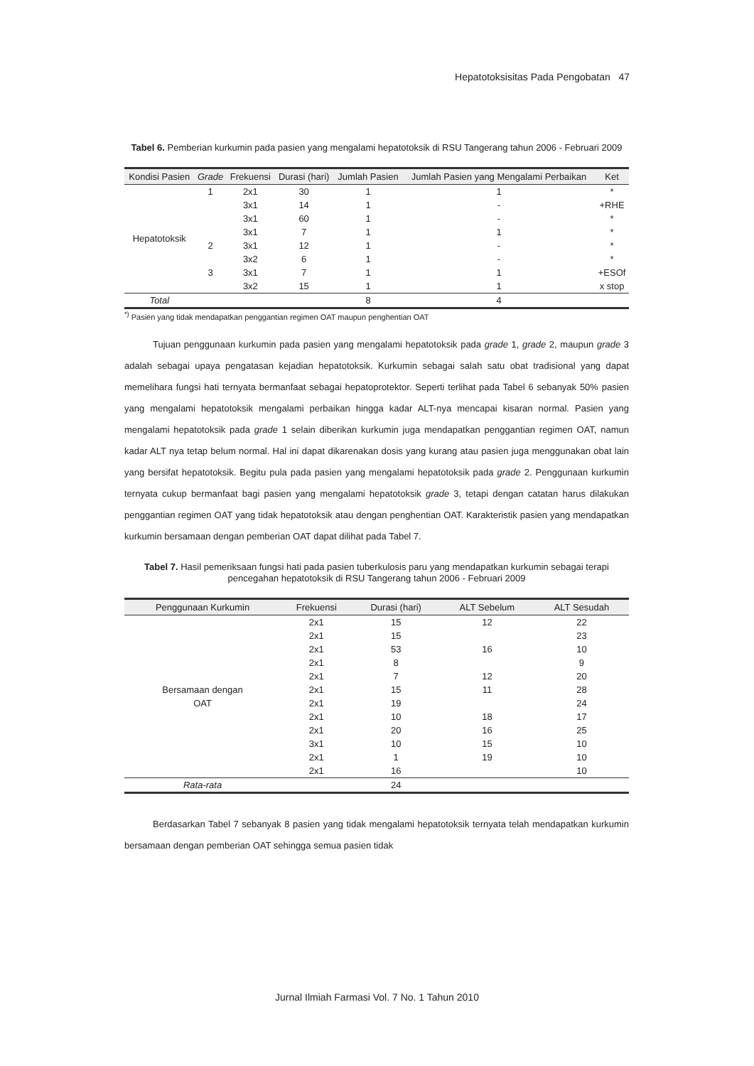Hepatotoksisitas Pada Pengobatan 47
Tabel 6. Pemberian kurkumin pada pasien yang mengalami hepatotoksik di RSU Tangerang tahun 2006 - Februari 2009
| Kondisi Pasien | Grade | Frekuensi | Durasi (hari) | Jumlah Pasien | Jumlah Pasien yang Mengalami Perbaikan | Ket |
| --- | --- | --- | --- | --- | --- | --- |
| Hepatotoksik | 1 | 2x1 | 30 | 1 | 1 | * |
| | | 3x1 | 14 | 1 | - | +RHE |
| | | 3x1 | 60 | 1 | - | * |
| | | 3x1 | 7 | 1 | 1 | * |
| | 2 | 3x1 | 12 | 1 | - | * |
| | | 3x2 | 6 | 1 | - | * |
| | 3 | 3x1 | 7 | 1 | 1 | +ESOf |
| | | 3x2 | 15 | 1 | 1 | x stop |
| Total | | | | 8 | 4 | |
<sup>*)</sup> Pasien yang tidak mendapatkan penggantian regimen OAT maupun penghentian OAT
Tujuan penggunaan kurkumin pada pasien yang mengalami hepatotoksik pada grade 1, grade 2, maupun grade 3 adalah sebagai upaya pengatasan kejadian hepatotoksik. Kurkumin sebagai salah satu obat tradisional yang dapat memelihara fungsi hati ternyata bermanfaat sebagai hepatoprotektor. Seperti terlihat pada Tabel 6 sebanyak 50% pasien yang mengalami hepatotoksik mengalami perbaikan hingga kadar ALT-nya mencapai kisaran normal. Pasien yang mengalami hepatotoksik pada grade 1 selain diberikan kurkumin juga mendapatkan penggantian regimen OAT, namun kadar ALT nya tetap belum normal. Hal ini dapat dikarenakan dosis yang kurang atau pasien juga menggunakan obat lain yang bersifat hepatotoksik. Begitu pula pada pasien yang mengalami hepatotoksik pada grade 2. Penggunaan kurkumin ternyata cukup bermanfaat bagi pasien yang mengalami hepatotoksik grade 3, tetapi dengan catatan harus dilakukan penggantian regimen OAT yang tidak hepatotoksik atau dengan penghentian OAT. Karakteristik pasien yang mendapatkan kurkumin bersamaan dengan pemberian OAT dapat dilihat pada Tabel 7.
Tabel 7. Hasil pemeriksaan fungsi hati pada pasien tuberkulosis paru yang mendapatkan kurkumin sebagai terapi pencegahan hepatotoksik di RSU Tangerang tahun 2006 - Februari 2009
| Penggunaan Kurkumin | Frekuensi | Durasi (hari) | ALT Sebelum | ALT Sesudah |
| --- | --- | --- | --- | --- |
| Bersamaan dengan OAT | 2x1 | 15 | 12 | 22 |
| | 2x1 | 15 | | 23 |
| | 2x1 | 53 | 16 | 10 |
| | 2x1 | 8 | | 9 |
| | 2x1 | 7 | 12 | 20 |
| | 2x1 | 15 | 11 | 28 |
| | 2x1 | 19 | | 24 |
| | 2x1 | 10 | 18 | 17 |
| | 2x1 | 20 | 16 | 25 |
| | 3x1 | 10 | 15 | 10 |
| | 2x1 | 1 | 19 | 10 |
| | 2x1 | 16 | | 10 |
| Rata-rata | | 24 | | |
Berdasarkan Tabel 7 sebanyak 8 pasien yang tidak mengalami hepatotoksik ternyata telah mendapatkan kurkumin bersamaan dengan pemberian OAT sehingga semua pasien tidak
Jurnal Ilmiah Farmasi Vol. 7 No. 1 Tahun 2010